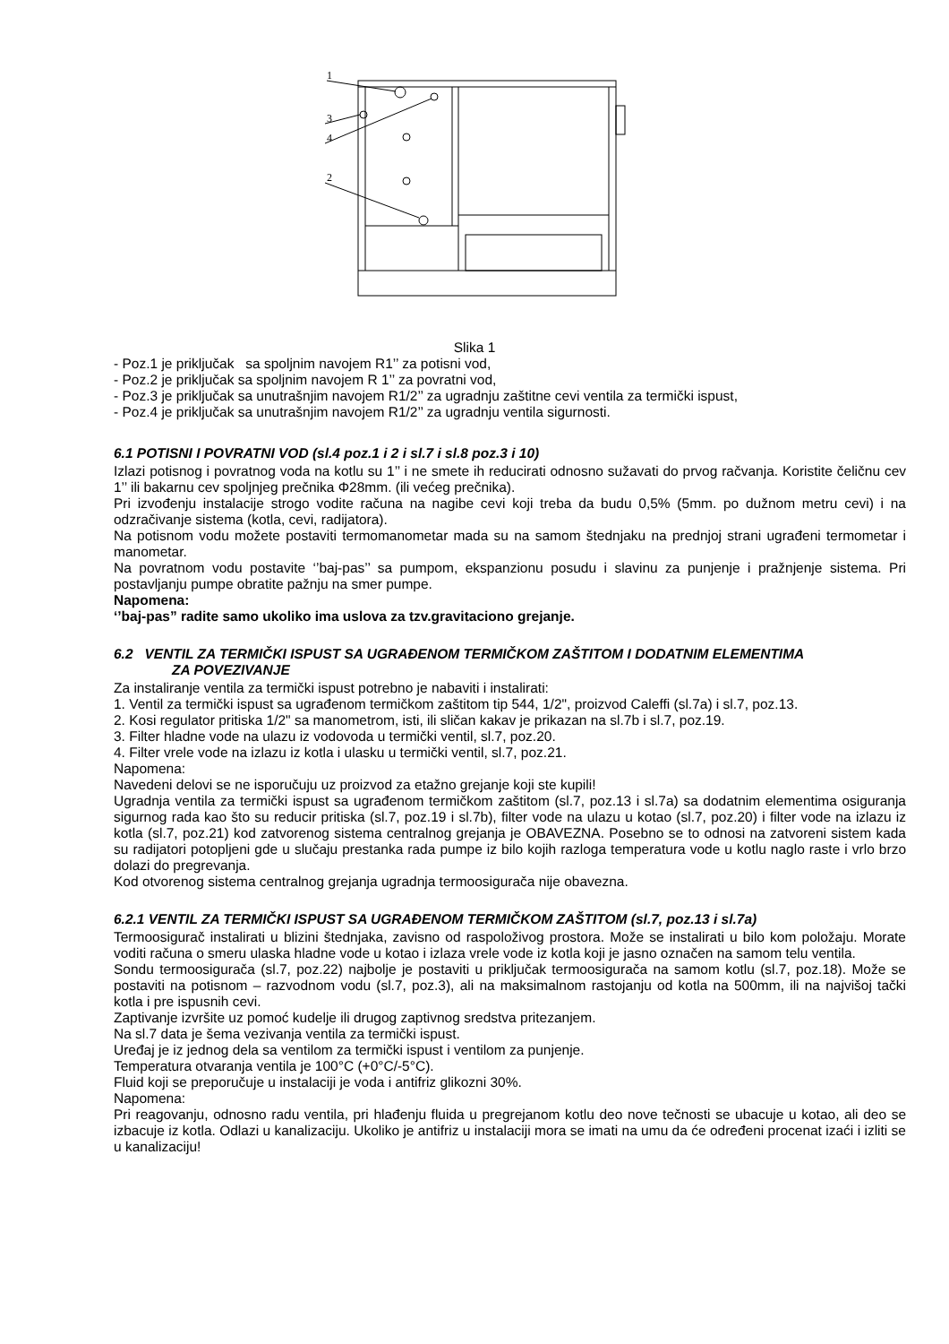1
3
4
2
Slika 1
- Poz.1 je priključak sa spoljnim navojem R1’’ za potisni vod,
- Poz.2 je priključak sa spoljnim navojem R 1’’ za povratni vod,
- Poz.3 je priključak sa unutrašnjim navojem R1/2’’ za ugradnju zaštitne cevi ventila za termički ispust,
- Poz.4 je priključak sa unutrašnjim navojem R1/2’’ za ugradnju ventila sigurnosti.
6.1 POTISNI I POVRATNI VOD (sl.4 poz.1 i 2 i sl.7 i sl.8 poz.3 i 10)
Izlazi potisnog i povratnog voda na kotlu su 1’’ i ne smete ih reducirati odnosno sužavati do prvog račvanja. Koristite čeličnu cev 1’’ ili bakarnu cev spoljnjeg prečnika Φ28mm. (ili većeg prečnika).
Pri izvođenju instalacije strogo vodite računa na nagibe cevi koji treba da budu 0,5% (5mm. po dužnom metru cevi) i na odzračivanje sistema (kotla, cevi, radijatora).
Na potisnom vodu možete postaviti termomanometar mada su na samom štednjaku na prednjoj strani ugrađeni termometar i manometar.
Na povratnom vodu postavite ‘’baj-pas’’ sa pumpom, ekspanzionu posudu i slavinu za punjenje i pražnjenje sistema. Pri postavljanju pumpe obratite pažnju na smer pumpe.
Napomena:
‘’baj-pas” radite samo ukoliko ima uslova za tzv.gravitaciono grejanje.
6.2 VENTIL ZA TERMIČKI ISPUST SA UGRAĐENOM TERMIČKOM ZAŠTITOM I DODATNIM ELEMENTIMA
ZA POVEZIVANJE
Za instaliranje ventila za termički ispust potrebno je nabaviti i instalirati:
1. Ventil za termički ispust sa ugrađenom termičkom zaštitom tip 544, 1/2", proizvod Caleffi (sl.7a) i sl.7, poz.13.
2. Kosi regulator pritiska 1/2" sa manometrom, isti, ili sličan kakav je prikazan na sl.7b i sl.7, poz.19.
3. Filter hladne vode na ulazu iz vodovoda u termički ventil, sl.7, poz.20.
4. Filter vrele vode na izlazu iz kotla i ulasku u termički ventil, sl.7, poz.21.
Napomena:
Navedeni delovi se ne isporučuju uz proizvod za etažno grejanje koji ste kupili!
Ugradnja ventila za termički ispust sa ugrađenom termičkom zaštitom (sl.7, poz.13 i sl.7a) sa dodatnim elementima osiguranja sigurnog rada kao što su reducir pritiska (sl.7, poz.19 i sl.7b), filter vode na ulazu u kotao (sl.7, poz.20) i filter vode na izlazu iz kotla (sl.7, poz.21) kod zatvorenog sistema centralnog grejanja je OBAVEZNA. Posebno se to odnosi na zatvoreni sistem kada su radijatori potopljeni gde u slučaju prestanka rada pumpe iz bilo kojih razloga temperatura vode u kotlu naglo raste i vrlo brzo dolazi do pregrevanja.
Kod otvorenog sistema centralnog grejanja ugradnja termoosigurača nije obavezna.
6.2.1 VENTIL ZA TERMIČKI ISPUST SA UGRAĐENOM TERMIČKOM ZAŠTITOM (sl.7, poz.13 i sl.7a)
Termoosigurač instalirati u blizini štednjaka, zavisno od raspoloživog prostora. Može se instalirati u bilo kom položaju. Morate voditi računa o smeru ulaska hladne vode u kotao i izlaza vrele vode iz kotla koji je jasno označen na samom telu ventila.
Sondu termoosigurača (sl.7, poz.22) najbolje je postaviti u priključak termoosigurača na samom kotlu (sl.7, poz.18). Može se postaviti na potisnom – razvodnom vodu (sl.7, poz.3), ali na maksimalnom rastojanju od kotla na 500mm, ili na najvišoj tački kotla i pre ispusnih cevi.
Zaptivanje izvršite uz pomoć kudelje ili drugog zaptivnog sredstva pritezanjem.
Na sl.7 data je šema vezivanja ventila za termički ispust.
Uređaj je iz jednog dela sa ventilom za termički ispust i ventilom za punjenje.
Temperatura otvaranja ventila je 100°C (+0°C/-5°C).
Fluid koji se preporučuje u instalaciji je voda i antifriz glikozni 30%.
Napomena:
Pri reagovanju, odnosno radu ventila, pri hlađenju fluida u pregrejanom kotlu deo nove tečnosti se ubacuje u kotao, ali deo se izbacuje iz kotla. Odlazi u kanalizaciju. Ukoliko je antifriz u instalaciji mora se imati na umu da će određeni procenat izaći i izliti se u kanalizaciju!